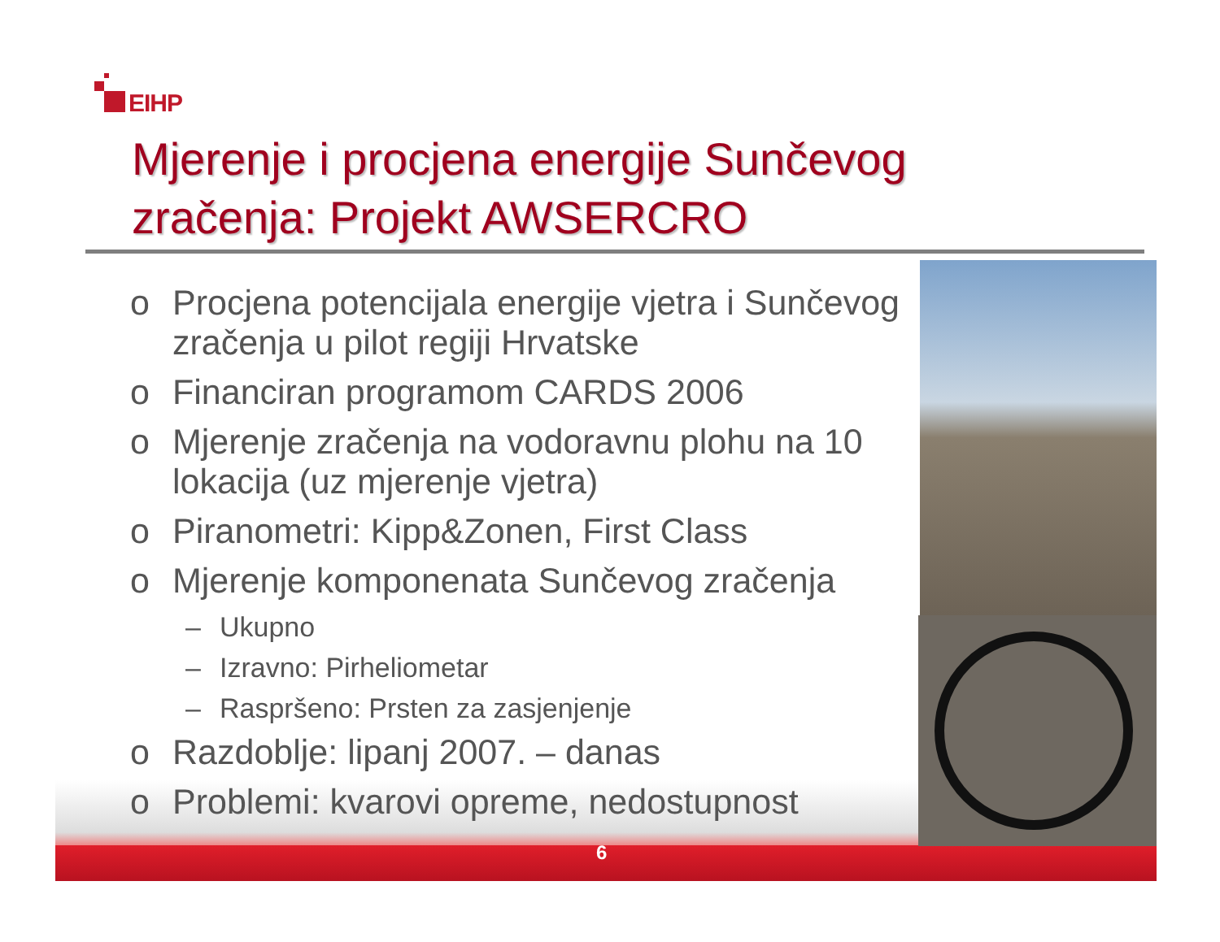EIHP
Mjerenje i procjena energije Sunčevog zračenja: Projekt AWSERCRO
o Procjena potencijala energije vjetra i Sunčevog zračenja u pilot regiji Hrvatske
o Financiran programom CARDS 2006
o Mjerenje zračenja na vodoravnu plohu na 10 lokacija (uz mjerenje vjetra)
o Piranometri: Kipp&Zonen, First Class
o Mjerenje komponenata Sunčevog zračenja
– Ukupno
– Izravno: Pirheliometar
– Raspršeno: Prsten za zasjenjenje
o Razdoblje: lipanj 2007. – danas
o Problemi: kvarovi opreme, nedostupnost
6